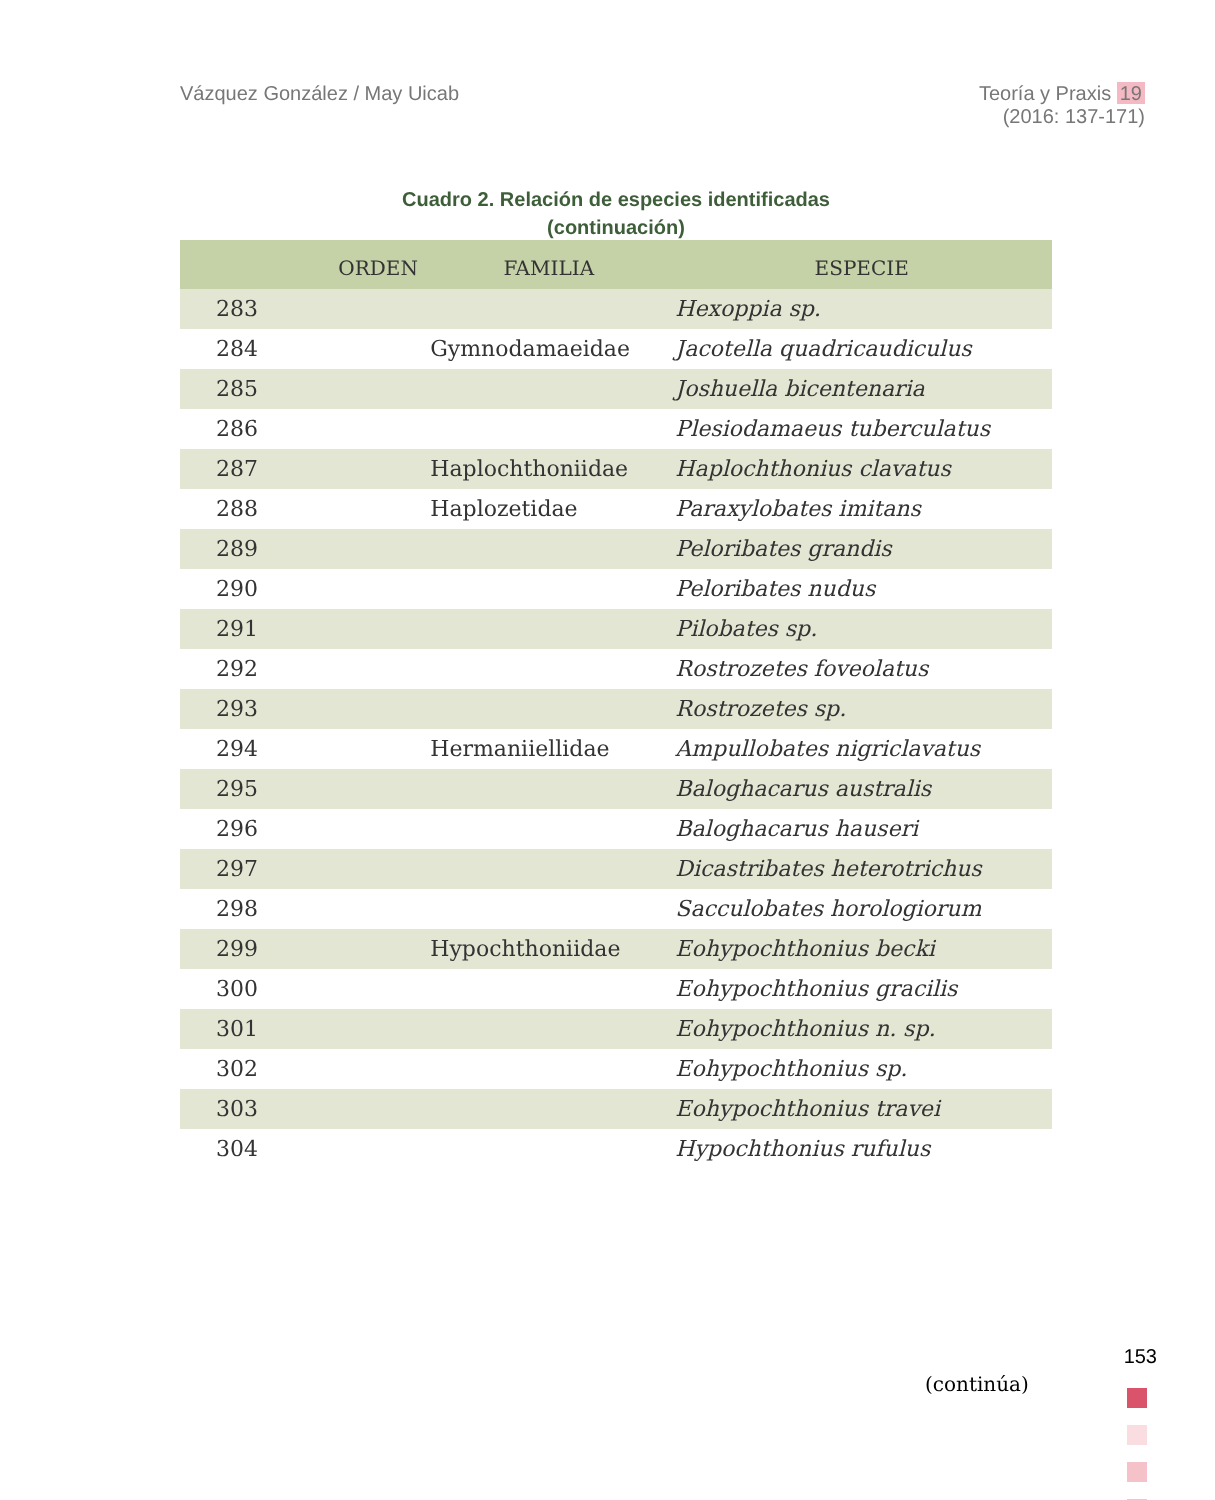Vázquez González / May Uicab Teoría y Praxis 19
(2016: 137-171)
Cuadro 2. Relación de especies identificadas
(continuación)
| | ORDEN | FAMILIA | ESPECIE |
| --- | --- | --- | --- |
| 283 | | | Hexoppia sp. |
| 284 | | Gymnodamaeidae | Jacotella quadricaudiculus |
| 285 | | | Joshuella bicentenaria |
| 286 | | | Plesiodamaeus tuberculatus |
| 287 | | Haplochthoniidae | Haplochthonius clavatus |
| 288 | | Haplozetidae | Paraxylobates imitans |
| 289 | | | Peloribates grandis |
| 290 | | | Peloribates nudus |
| 291 | | | Pilobates sp. |
| 292 | | | Rostrozetes foveolatus |
| 293 | | | Rostrozetes sp. |
| 294 | | Hermaniiellidae | Ampullobates nigriclavatus |
| 295 | | | Baloghacarus australis |
| 296 | | | Baloghacarus hauseri |
| 297 | | | Dicastribates heterotrichus |
| 298 | | | Sacculobates horologiorum |
| 299 | | Hypochthoniidae | Eohypochthonius becki |
| 300 | | | Eohypochthonius gracilis |
| 301 | | | Eohypochthonius n. sp. |
| 302 | | | Eohypochthonius sp. |
| 303 | | | Eohypochthonius travei |
| 304 | | | Hypochthonius rufulus |
(continúa)
153